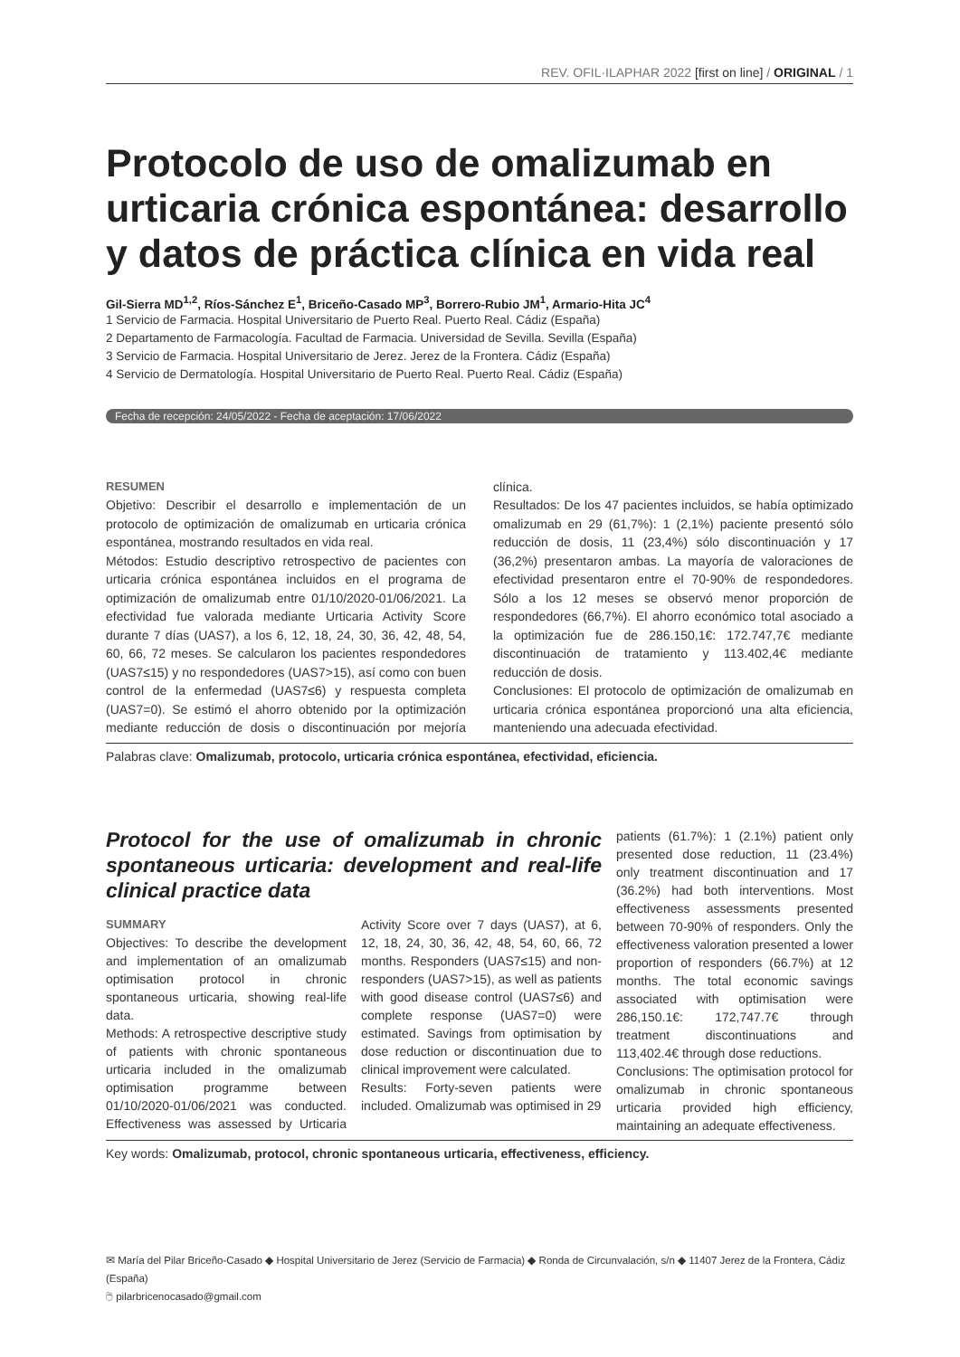REV. OFIL·ILAPHAR 2022 [first on line] / ORIGINAL / 1
Protocolo de uso de omalizumab en urticaria crónica espontánea: desarrollo y datos de práctica clínica en vida real
Gil-Sierra MD<sup>1,2</sup>, Ríos-Sánchez E<sup>1</sup>, Briceño-Casado MP<sup>3</sup>, Borrero-Rubio JM<sup>1</sup>, Armario-Hita JC<sup>4</sup>
1 Servicio de Farmacia. Hospital Universitario de Puerto Real. Puerto Real. Cádiz (España)
2 Departamento de Farmacología. Facultad de Farmacia. Universidad de Sevilla. Sevilla (España)
3 Servicio de Farmacia. Hospital Universitario de Jerez. Jerez de la Frontera. Cádiz (España)
4 Servicio de Dermatología. Hospital Universitario de Puerto Real. Puerto Real. Cádiz (España)
Fecha de recepción: 24/05/2022 - Fecha de aceptación: 17/06/2022
RESUMEN
Objetivo: Describir el desarrollo e implementación de un protocolo de optimización de omalizumab en urticaria crónica espontánea, mostrando resultados en vida real.
Métodos: Estudio descriptivo retrospectivo de pacientes con urticaria crónica espontánea incluidos en el programa de optimización de omalizumab entre 01/10/2020-01/06/2021. La efectividad fue valorada mediante Urticaria Activity Score durante 7 días (UAS7), a los 6, 12, 18, 24, 30, 36, 42, 48, 54, 60, 66, 72 meses. Se calcularon los pacientes respondedores (UAS7≤15) y no respondedores (UAS7>15), así como con buen control de la enfermedad (UAS7≤6) y respuesta completa (UAS7=0). Se estimó el ahorro obtenido por la optimización mediante reducción de dosis o discontinuación por mejoría clínica.
Resultados: De los 47 pacientes incluidos, se había optimizado omalizumab en 29 (61,7%): 1 (2,1%) paciente presentó sólo reducción de dosis, 11 (23,4%) sólo discontinuación y 17 (36,2%) presentaron ambas. La mayoría de valoraciones de efectividad presentaron entre el 70-90% de respondedores. Sólo a los 12 meses se observó menor proporción de respondedores (66,7%). El ahorro económico total asociado a la optimización fue de 286.150,1€: 172.747,7€ mediante discontinuación de tratamiento y 113.402,4€ mediante reducción de dosis.
Conclusiones: El protocolo de optimización de omalizumab en urticaria crónica espontánea proporcionó una alta eficiencia, manteniendo una adecuada efectividad.
Palabras clave: Omalizumab, protocolo, urticaria crónica espontánea, efectividad, eficiencia.
Protocol for the use of omalizumab in chronic spontaneous urticaria: development and real-life clinical practice data
SUMMARY
Objectives: To describe the development and implementation of an omalizumab optimisation protocol in chronic spontaneous urticaria, showing real-life data.
Methods: A retrospective descriptive study of patients with chronic spontaneous urticaria included in the omalizumab optimisation programme between 01/10/2020-01/06/2021 was conducted. Effectiveness was assessed by Urticaria Activity Score over 7 days (UAS7), at 6, 12, 18, 24, 30, 36, 42, 48, 54, 60, 66, 72 months. Responders (UAS7≤15) and non-responders (UAS7>15), as well as patients with good disease control (UAS7≤6) and complete response (UAS7=0) were estimated. Savings from optimisation by dose reduction or discontinuation due to clinical improvement were calculated.
Results: Forty-seven patients were included. Omalizumab was optimised in 29
patients (61.7%): 1 (2.1%) patient only presented dose reduction, 11 (23.4%) only treatment discontinuation and 17 (36.2%) had both interventions. Most effectiveness assessments presented between 70-90% of responders. Only the effectiveness valoration presented a lower proportion of responders (66.7%) at 12 months. The total economic savings associated with optimisation were 286,150.1€: 172,747.7€ through treatment discontinuations and 113,402.4€ through dose reductions.
Conclusions: The optimisation protocol for omalizumab in chronic spontaneous urticaria provided high efficiency, maintaining an adequate effectiveness.
Key words: Omalizumab, protocol, chronic spontaneous urticaria, effectiveness, efficiency.
✉ María del Pilar Briceño-Casado ◆ Hospital Universitario de Jerez (Servicio de Farmacia) ◆ Ronda de Circunvalación, s/n ◆ 11407 Jerez de la Frontera, Cádiz (España)
🖱 pilarbricenocasado@gmail.com